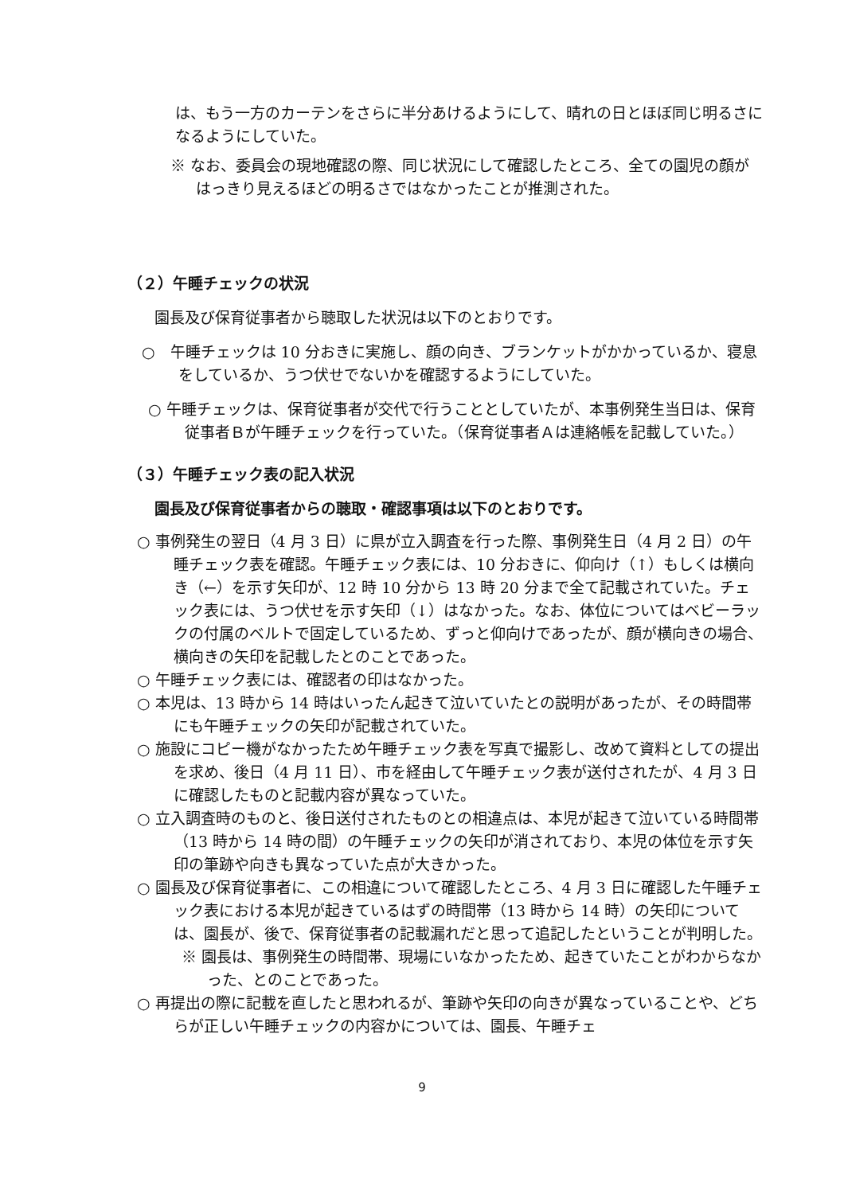は、もう一方のカーテンをさらに半分あけるようにして、晴れの日とほぼ同じ明るさになるようにしていた。
※ なお、委員会の現地確認の際、同じ状況にして確認したところ、全ての園児の顔がはっきり見えるほどの明るさではなかったことが推測された。
（２）午睡チェックの状況
園長及び保育従事者から聴取した状況は以下のとおりです。
○　午睡チェックは 10 分おきに実施し、顔の向き、ブランケットがかかっているか、寝息をしているか、うつ伏せでないかを確認するようにしていた。
○ 午睡チェックは、保育従事者が交代で行うこととしていたが、本事例発生当日は、保育従事者Ｂが午睡チェックを行っていた。（保育従事者Ａは連絡帳を記載していた。）
（３）午睡チェック表の記入状況
園長及び保育従事者からの聴取・確認事項は以下のとおりです。
○ 事例発生の翌日（4 月 3 日）に県が立入調査を行った際、事例発生日（4 月 2 日）の午睡チェック表を確認。午睡チェック表には、10 分おきに、仰向け（↑）もしくは横向き（←）を示す矢印が、12 時 10 分から 13 時 20 分まで全て記載されていた。チェック表には、うつ伏せを示す矢印（↓）はなかった。なお、体位についてはベビーラックの付属のベルトで固定しているため、ずっと仰向けであったが、顔が横向きの場合、横向きの矢印を記載したとのことであった。
○ 午睡チェック表には、確認者の印はなかった。
○ 本児は、13 時から 14 時はいったん起きて泣いていたとの説明があったが、その時間帯にも午睡チェックの矢印が記載されていた。
○ 施設にコピー機がなかったため午睡チェック表を写真で撮影し、改めて資料としての提出を求め、後日（4 月 11 日）、市を経由して午睡チェック表が送付されたが、4 月 3 日に確認したものと記載内容が異なっていた。
○ 立入調査時のものと、後日送付されたものとの相違点は、本児が起きて泣いている時間帯（13 時から 14 時の間）の午睡チェックの矢印が消されており、本児の体位を示す矢印の筆跡や向きも異なっていた点が大きかった。
○ 園長及び保育従事者に、この相違について確認したところ、4 月 3 日に確認した午睡チェック表における本児が起きているはずの時間帯（13 時から 14 時）の矢印については、園長が、後で、保育従事者の記載漏れだと思って追記したということが判明した。
※ 園長は、事例発生の時間帯、現場にいなかったため、起きていたことがわからなかった、とのことであった。
○ 再提出の際に記載を直したと思われるが、筆跡や矢印の向きが異なっていることや、どちらが正しい午睡チェックの内容かについては、園長、午睡チェ
9